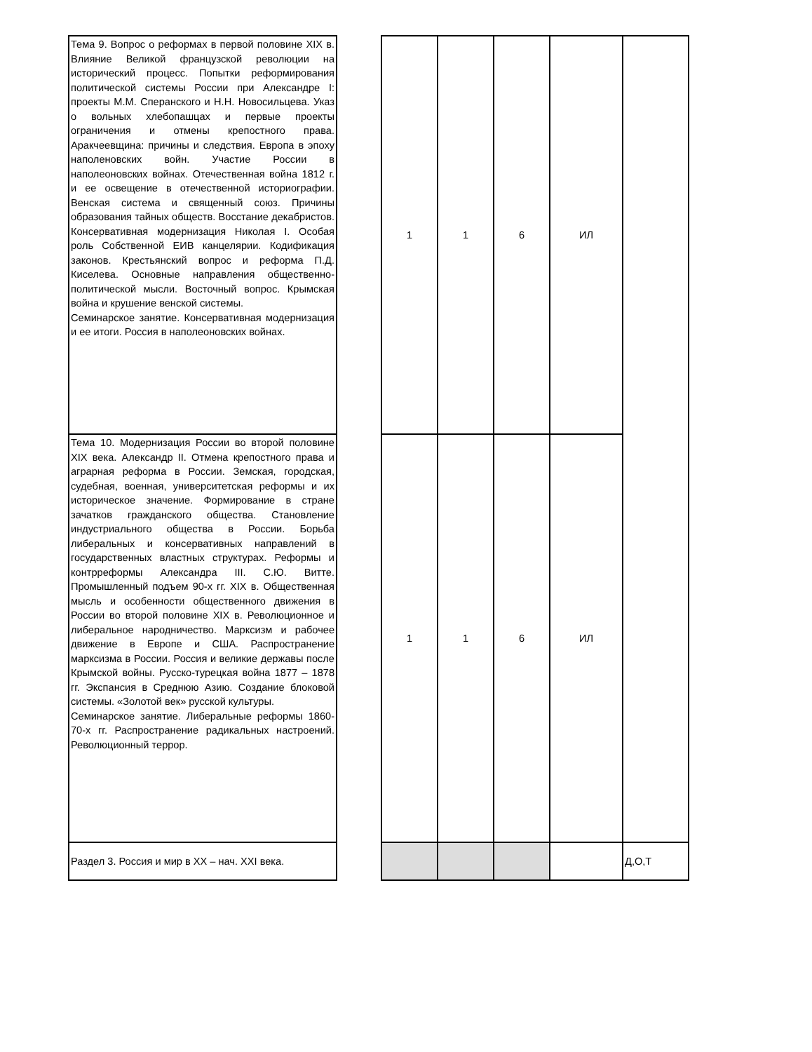| Тема 9. Вопрос о реформах в первой половине XIX в. Влияние Великой французской революции на исторический процесс. Попытки реформирования политической системы России при Александре I: проекты М.М. Сперанского и Н.Н. Новосильцева. Указ о вольных хлебопашцах и первые проекты ограничения и отмены крепостного права. Аракчеевщина: причины и следствия. Европа в эпоху наполеновских войн. Участие России в наполеоновских войнах. Отечественная война 1812 г. и ее освещение в отечественной историографии. Венская система и священный союз. Причины образования тайных обществ. Восстание декабристов. Консервативная модернизация Николая I. Особая роль Собственной ЕИВ канцелярии. Кодификация законов. Крестьянский вопрос и реформа П.Д. Киселева. Основные направления общественно-политической мысли. Восточный вопрос. Крымская война и крушение венской системы. Семинарское занятие. Консервативная модернизация и ее итоги. Россия в наполеоновских войнах. |
| Тема 10. Модернизация России во второй половине XIX века. Александр II. Отмена крепостного права и аграрная реформа в России. Земская, городская, судебная, военная, университетская реформы и их историческое значение. Формирование в стране зачатков гражданского общества. Становление индустриального общества в России. Борьба либеральных и консервативных направлений в государственных властных структурах. Реформы и контрреформы Александра III. С.Ю. Витте. Промышленный подъем 90-х гг. XIX в. Общественная мысль и особенности общественного движения в России во второй половине XIX в. Революционное и либеральное народничество. Марксизм и рабочее движение в Европе и США. Распространение марксизма в России. Россия и великие державы после Крымской войны. Русско-турецкая война 1877 – 1878 гг. Экспансия в Среднюю Азию. Создание блоковой системы. «Золотой век» русской культуры. Семинарское занятие. Либеральные реформы 1860-70-х гг. Распространение радикальных настроений. Революционный террор. |
| Раздел 3. Россия и мир в XX – нач. XXI века. |
| 1 | 1 | 6 | ИЛ | |
| 1 | 1 | 6 | ИЛ | |
| | | | | Д,О,Т |